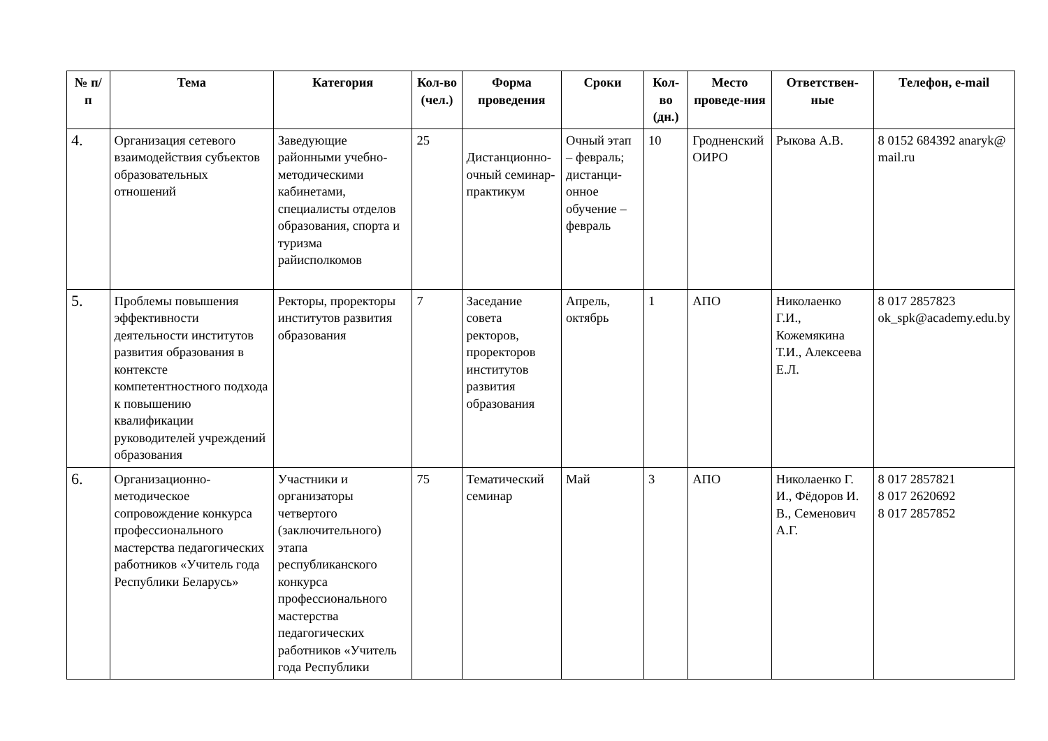| № п/п | Тема | Категория | Кол-во (чел.) | Форма проведения | Сроки | Кол-во (дн.) | Место проведе-ния | Ответствен-ные | Телефон, e-mail |
| --- | --- | --- | --- | --- | --- | --- | --- | --- | --- |
| 4. | Организация сетевого взаимодействия субъектов образовательных отношений | Заведующие районными учебно-методическими кабинетами, специалисты отделов образования, спорта и туризма райисполкомов | 25 | Дистанционно-очный семинар-практикум | Очный этап – февраль; дистанци-онное обучение – февраль | 10 | Гродненский ОИРО | Рыкова А.В. | 8 0152 684392 anaryk@ mail.ru |
| 5. | Проблемы повышения эффективности деятельности институтов развития образования в контексте компетентностного подхода к повышению квалификации руководителей учреждений образования | Ректоры, проректоры институтов развития образования | 7 | Заседание совета ректоров, проректоров институтов развития образования | Апрель, октябрь | 1 | АПО | Николаенко Г.И., Кожемякина Т.И., Алексеева Е.Л. | 8 017 2857823 ok_spk@academy.edu.by |
| 6. | Организационно-методическое сопровождение конкурса профессионального мастерства педагогических работников «Учитель года Республики Беларусь» | Участники и организаторы четвертого (заключительного) этапа республиканского конкурса профессионального мастерства педагогических работников «Учитель года Республики | 75 | Тематический семинар | Май | 3 | АПО | Николаенко Г. И., Фёдоров И. В., Семенович А.Г. | 8 017 2857821 8 017 2620692 8 017 2857852 |